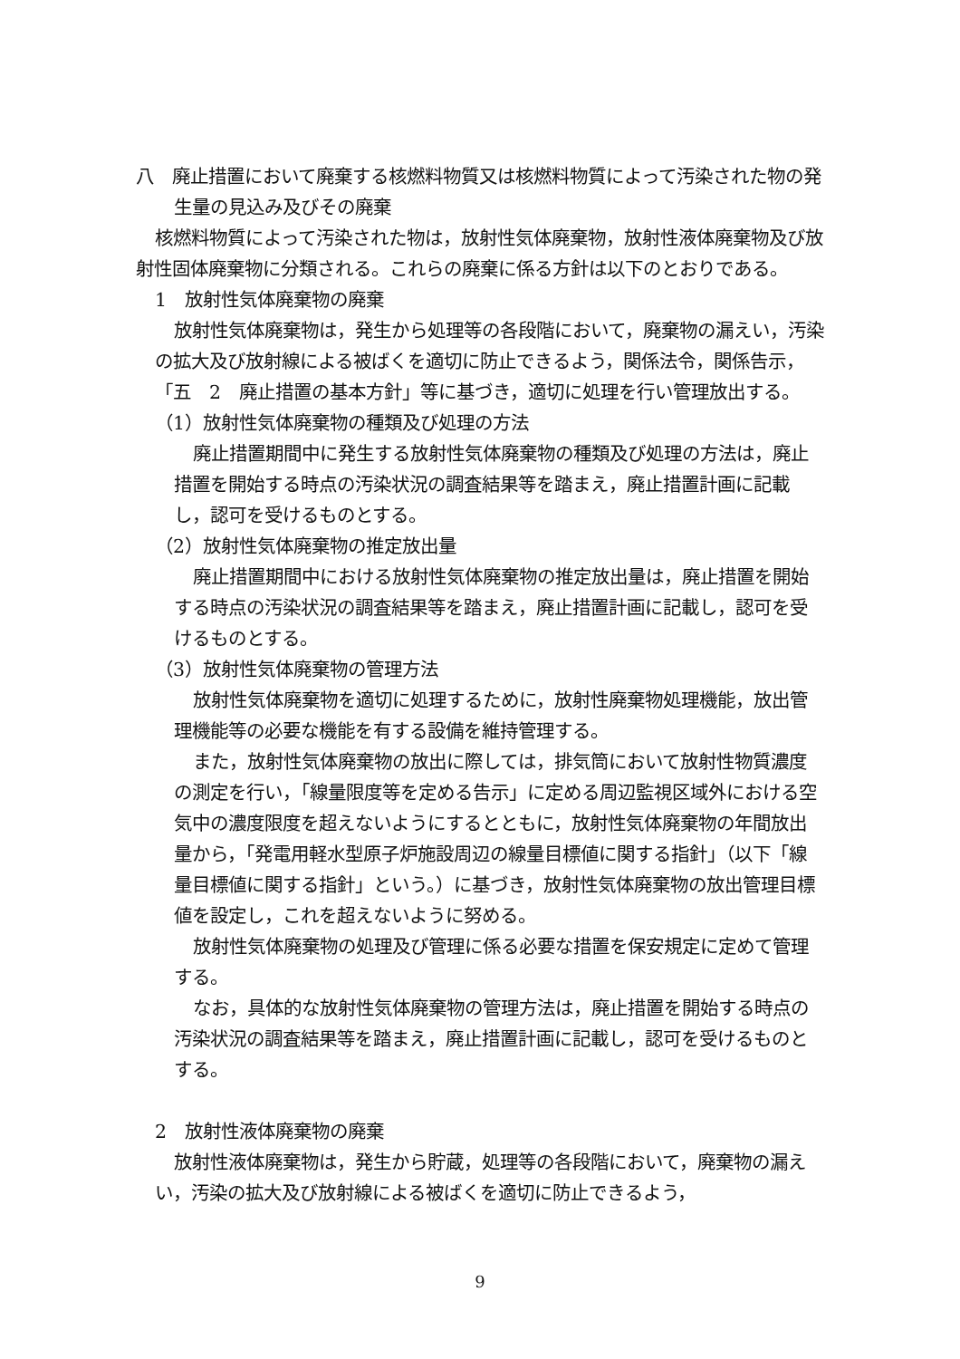八　廃止措置において廃棄する核燃料物質又は核燃料物質によって汚染された物の発生量の見込み及びその廃棄
核燃料物質によって汚染された物は，放射性気体廃棄物，放射性液体廃棄物及び放射性固体廃棄物に分類される。これらの廃棄に係る方針は以下のとおりである。
1　放射性気体廃棄物の廃棄
放射性気体廃棄物は，発生から処理等の各段階において，廃棄物の漏えい，汚染の拡大及び放射線による被ばくを適切に防止できるよう，関係法令，関係告示，「五　2　廃止措置の基本方針」等に基づき，適切に処理を行い管理放出する。
（1）放射性気体廃棄物の種類及び処理の方法
廃止措置期間中に発生する放射性気体廃棄物の種類及び処理の方法は，廃止措置を開始する時点の汚染状況の調査結果等を踏まえ，廃止措置計画に記載し，認可を受けるものとする。
（2）放射性気体廃棄物の推定放出量
廃止措置期間中における放射性気体廃棄物の推定放出量は，廃止措置を開始する時点の汚染状況の調査結果等を踏まえ，廃止措置計画に記載し，認可を受けるものとする。
（3）放射性気体廃棄物の管理方法
放射性気体廃棄物を適切に処理するために，放射性廃棄物処理機能，放出管理機能等の必要な機能を有する設備を維持管理する。
また，放射性気体廃棄物の放出に際しては，排気筒において放射性物質濃度の測定を行い，「線量限度等を定める告示」に定める周辺監視区域外における空気中の濃度限度を超えないようにするとともに，放射性気体廃棄物の年間放出量から，「発電用軽水型原子炉施設周辺の線量目標値に関する指針」（以下「線量目標値に関する指針」という。）に基づき，放射性気体廃棄物の放出管理目標値を設定し，これを超えないように努める。
放射性気体廃棄物の処理及び管理に係る必要な措置を保安規定に定めて管理する。
なお，具体的な放射性気体廃棄物の管理方法は，廃止措置を開始する時点の汚染状況の調査結果等を踏まえ，廃止措置計画に記載し，認可を受けるものとする。
2　放射性液体廃棄物の廃棄
放射性液体廃棄物は，発生から貯蔵，処理等の各段階において，廃棄物の漏えい，汚染の拡大及び放射線による被ばくを適切に防止できるよう，
9